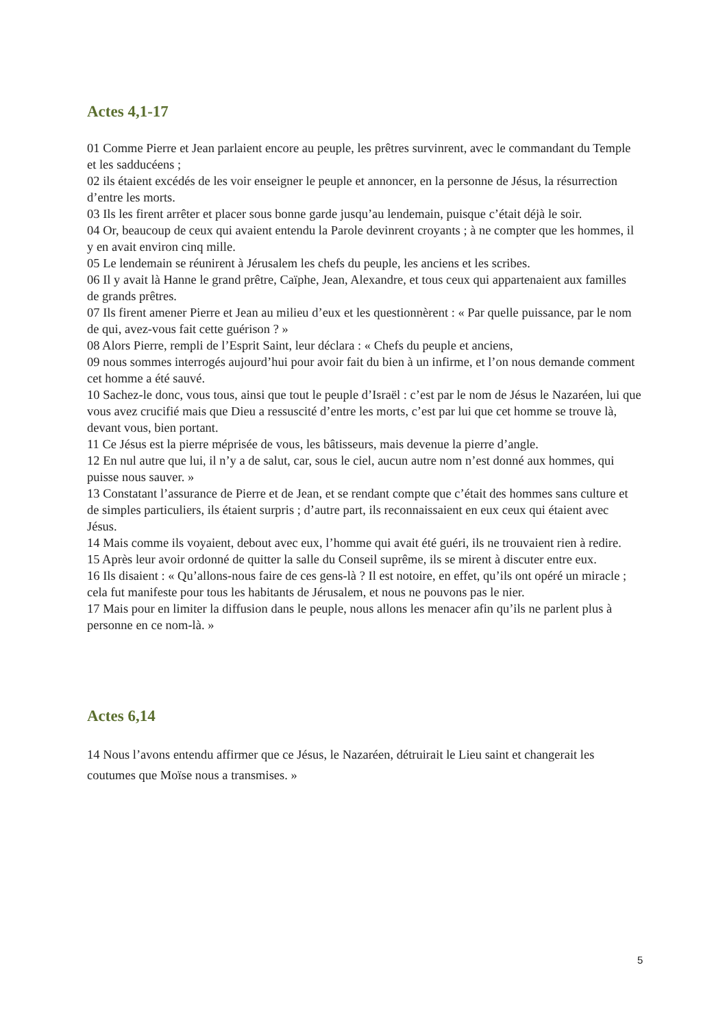Actes 4,1-17
01 Comme Pierre et Jean parlaient encore au peuple, les prêtres survinrent, avec le commandant du Temple et les sadducéens ;
02 ils étaient excédés de les voir enseigner le peuple et annoncer, en la personne de Jésus, la résurrection d’entre les morts.
03 Ils les firent arrêter et placer sous bonne garde jusqu’au lendemain, puisque c’était déjà le soir.
04 Or, beaucoup de ceux qui avaient entendu la Parole devinrent croyants ; à ne compter que les hommes, il y en avait environ cinq mille.
05 Le lendemain se réunirent à Jérusalem les chefs du peuple, les anciens et les scribes.
06 Il y avait là Hanne le grand prêtre, Caïphe, Jean, Alexandre, et tous ceux qui appartenaient aux familles de grands prêtres.
07 Ils firent amener Pierre et Jean au milieu d’eux et les questionnèrent : « Par quelle puissance, par le nom de qui, avez-vous fait cette guérison ? »
08 Alors Pierre, rempli de l’Esprit Saint, leur déclara : « Chefs du peuple et anciens,
09 nous sommes interrogés aujourd’hui pour avoir fait du bien à un infirme, et l’on nous demande comment cet homme a été sauvé.
10 Sachez-le donc, vous tous, ainsi que tout le peuple d’Israël : c’est par le nom de Jésus le Nazaréen, lui que vous avez crucifié mais que Dieu a ressuscité d’entre les morts, c’est par lui que cet homme se trouve là, devant vous, bien portant.
11 Ce Jésus est la pierre méprisée de vous, les bâtisseurs, mais devenue la pierre d’angle.
12 En nul autre que lui, il n’y a de salut, car, sous le ciel, aucun autre nom n’est donné aux hommes, qui puisse nous sauver. »
13 Constatant l’assurance de Pierre et de Jean, et se rendant compte que c’était des hommes sans culture et de simples particuliers, ils étaient surpris ; d’autre part, ils reconnaissaient en eux ceux qui étaient avec Jésus.
14 Mais comme ils voyaient, debout avec eux, l’homme qui avait été guéri, ils ne trouvaient rien à redire.
15 Après leur avoir ordonné de quitter la salle du Conseil suprême, ils se mirent à discuter entre eux.
16 Ils disaient : « Qu’allons-nous faire de ces gens-là ? Il est notoire, en effet, qu’ils ont opéré un miracle ; cela fut manifeste pour tous les habitants de Jérusalem, et nous ne pouvons pas le nier.
17 Mais pour en limiter la diffusion dans le peuple, nous allons les menacer afin qu’ils ne parlent plus à personne en ce nom-là. »
Actes 6,14
14 Nous l’avons entendu affirmer que ce Jésus, le Nazaréen, détruirait le Lieu saint et changerait les coutumes que Moïse nous a transmises. »
5